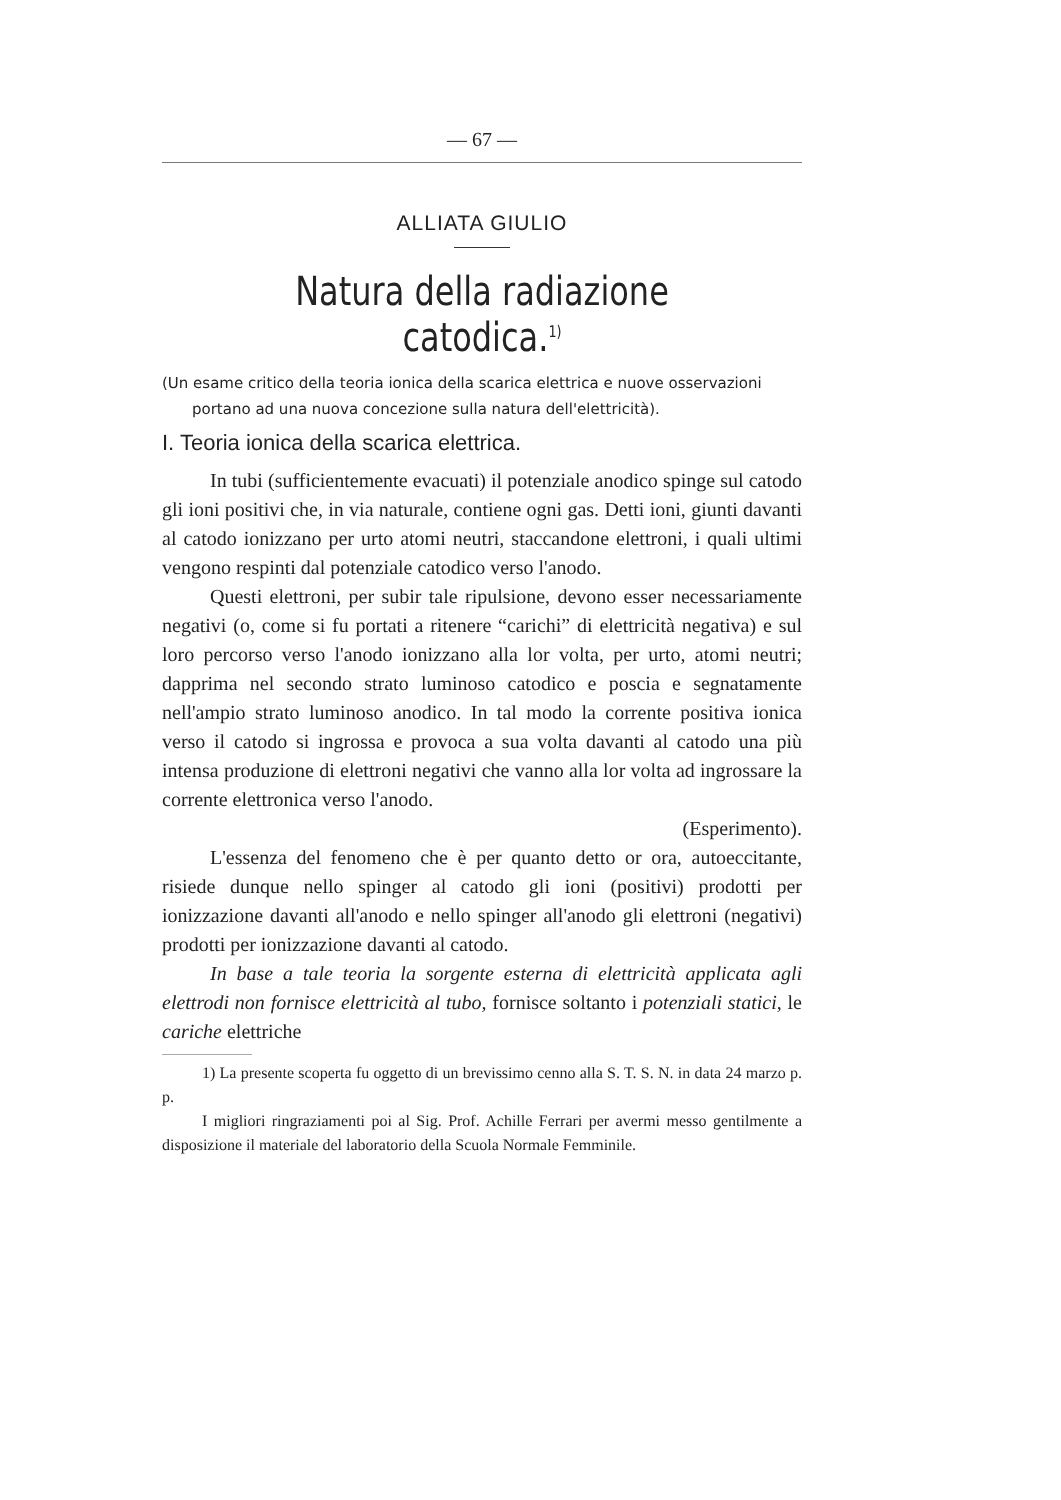— 67 —
ALLIATA GIULIO
Natura della radiazione catodica.<sup>1)</sup>
(Un esame critico della teoria ionica della scarica elettrica e nuove osservazioni portano ad una nuova concezione sulla natura dell'elettricità).
I. Teoria ionica della scarica elettrica.
In tubi (sufficientemente evacuati) il potenziale anodico spinge sul catodo gli ioni positivi che, in via naturale, contiene ogni gas. Detti ioni, giunti davanti al catodo ionizzano per urto atomi neutri, staccandone elettroni, i quali ultimi vengono respinti dal potenziale catodico verso l'anodo.
Questi elettroni, per subir tale ripulsione, devono esser necessariamente negativi (o, come si fu portati a ritenere “carichi” di elettricità negativa) e sul loro percorso verso l'anodo ionizzano alla lor volta, per urto, atomi neutri; dapprima nel secondo strato luminoso catodico e poscia e segnatamente nell'ampio strato luminoso anodico. In tal modo la corrente positiva ionica verso il catodo si ingrossa e provoca a sua volta davanti al catodo una più intensa produzione di elettroni negativi che vanno alla lor volta ad ingrossare la corrente elettronica verso l'anodo.
(Esperimento).
L'essenza del fenomeno che è per quanto detto or ora, autoeccitante, risiede dunque nello spinger al catodo gli ioni (positivi) prodotti per ionizzazione davanti all'anodo e nello spinger all'anodo gli elettroni (negativi) prodotti per ionizzazione davanti al catodo.
In base a tale teoria la sorgente esterna di elettricità applicata agli elettrodi non fornisce elettricità al tubo, fornisce soltanto i potenziali statici, le cariche elettriche
1) La presente scoperta fu oggetto di un brevissimo cenno alla S. T. S. N. in data 24 marzo p. p.
I migliori ringraziamenti poi al Sig. Prof. Achille Ferrari per avermi messo gentilmente a disposizione il materiale del laboratorio della Scuola Normale Femminile.